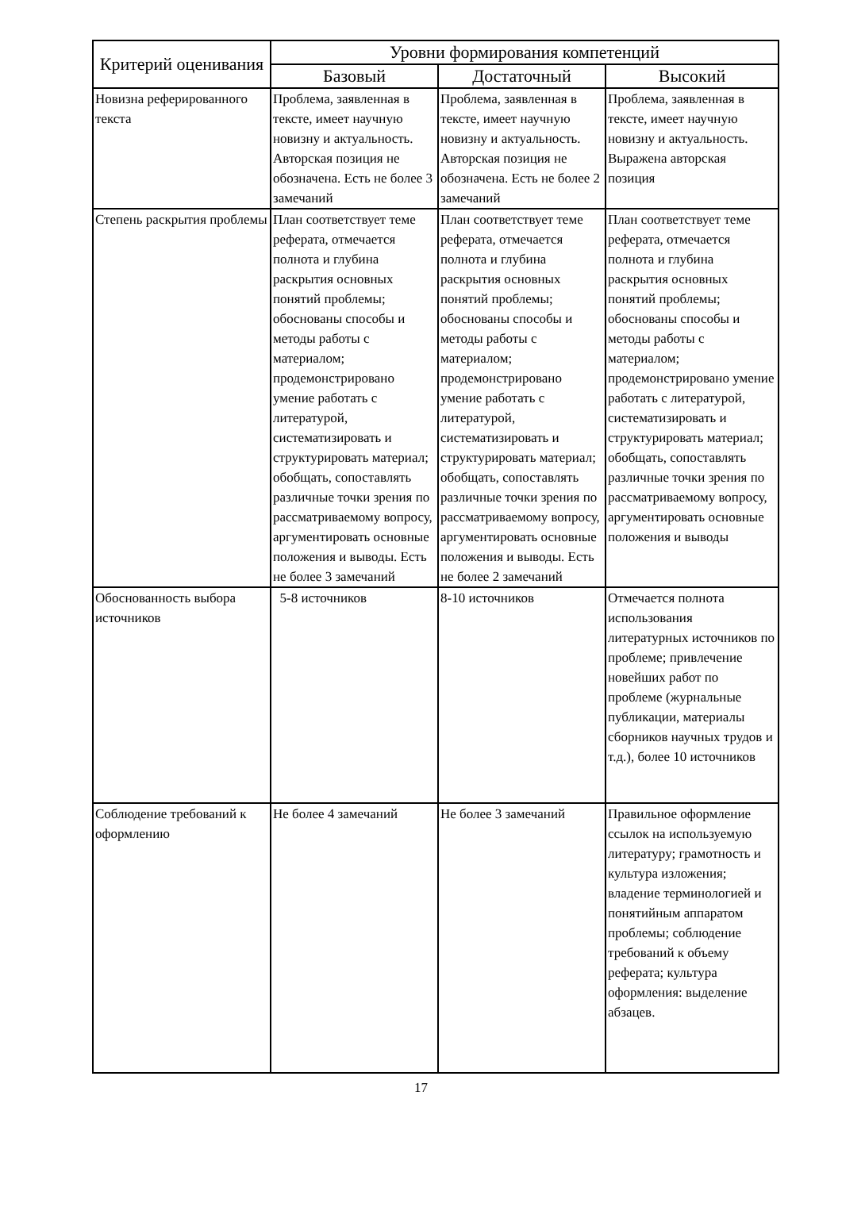| Критерий оценивания | Уровни формирования компетенций | | |
| --- | --- | --- | --- |
| | Базовый | Достаточный | Высокий |
| Новизна реферированного текста | Проблема, заявленная в тексте, имеет научную новизну и актуальность. Авторская позиция не обозначена. Есть не более 3 замечаний | Проблема, заявленная в тексте, имеет научную новизну и актуальность. Авторская позиция не обозначена. Есть не более 2 замечаний | Проблема, заявленная в тексте, имеет научную новизну и актуальность. Выражена авторская позиция |
| Степень раскрытия проблемы | План соответствует теме реферата, отмечается полнота и глубина раскрытия основных понятий проблемы; обоснованы способы и методы работы с материалом; продемонстрировано умение работать с литературой, систематизировать и структурировать материал; обобщать, сопоставлять различные точки зрения по рассматриваемому вопросу, аргументировать основные положения и выводы. Есть не более 3 замечаний | План соответствует теме реферата, отмечается полнота и глубина раскрытия основных понятий проблемы; обоснованы способы и методы работы с материалом; продемонстрировано умение работать с литературой, систематизировать и структурировать материал; обобщать, сопоставлять различные точки зрения по рассматриваемому вопросу, аргументировать основные положения и выводы. Есть не более 2 замечаний | План соответствует теме реферата, отмечается полнота и глубина раскрытия основных понятий проблемы; обоснованы способы и методы работы с материалом; продемонстрировано умение работать с литературой, систематизировать и структурировать материал; обобщать, сопоставлять различные точки зрения по рассматриваемому вопросу, аргументировать основные положения и выводы |
| Обоснованность выбора источников | 5-8 источников | 8-10 источников | Отмечается полнота использования литературных источников по проблеме; привлечение новейших работ по проблеме (журнальные публикации, материалы сборников научных трудов и т.д.), более 10 источников |
| Соблюдение требований к оформлению | Не более 4 замечаний | Не более 3 замечаний | Правильное оформление ссылок на используемую литературу; грамотность и культура изложения; владение терминологией и понятийным аппаратом проблемы; соблюдение требований к объему реферата; культура оформления: выделение абзацев. |
17